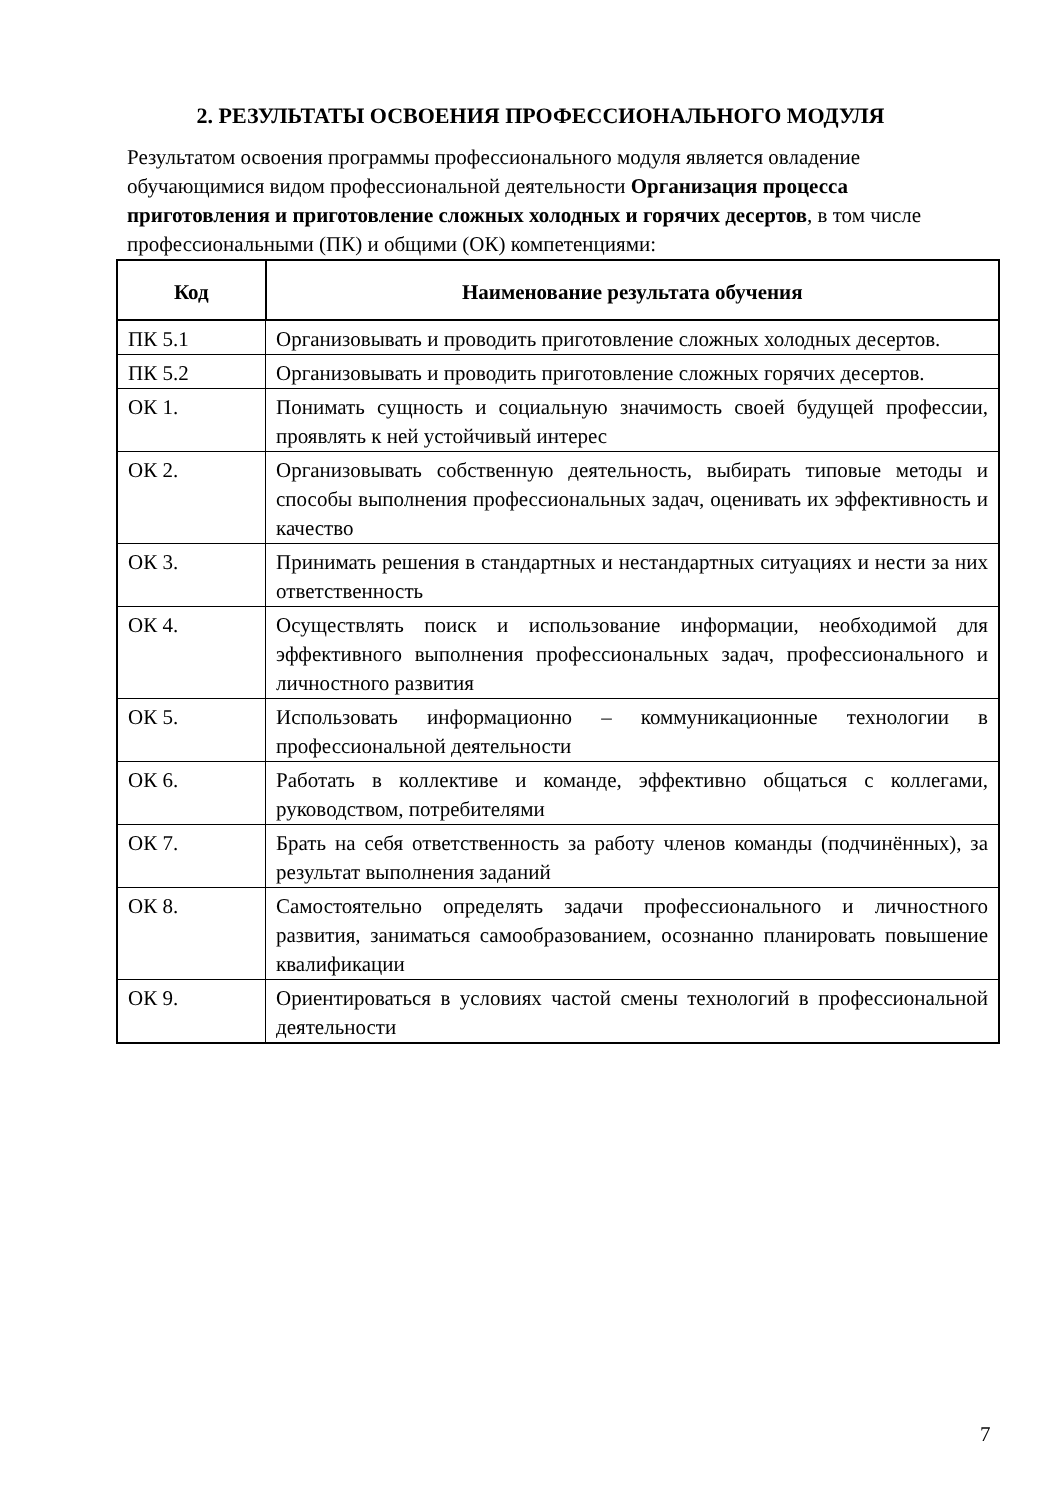2. РЕЗУЛЬТАТЫ ОСВОЕНИЯ ПРОФЕССИОНАЛЬНОГО МОДУЛЯ
Результатом освоения программы профессионального модуля является овладение обучающимися видом профессиональной деятельности Организация процесса приготовления и приготовление сложных холодных и горячих десертов, в том числе профессиональными (ПК) и общими (ОК) компетенциями:
| Код | Наименование результата обучения |
| --- | --- |
| ПК 5.1 | Организовывать и проводить приготовление сложных холодных десертов. |
| ПК 5.2 | Организовывать и проводить приготовление сложных горячих десертов. |
| ОК 1. | Понимать сущность и социальную значимость своей будущей профессии, проявлять к ней устойчивый интерес |
| ОК 2. | Организовывать собственную деятельность, выбирать типовые методы и способы выполнения профессиональных задач, оценивать их эффективность и качество |
| ОК 3. | Принимать решения в стандартных и нестандартных ситуациях и нести за них ответственность |
| ОК 4. | Осуществлять поиск и использование информации, необходимой для эффективного выполнения профессиональных задач, профессионального и личностного развития |
| ОК 5. | Использовать информационно – коммуникационные технологии в профессиональной деятельности |
| ОК 6. | Работать в коллективе и команде, эффективно общаться с коллегами, руководством, потребителями |
| ОК 7. | Брать на себя ответственность за работу членов команды (подчинённых), за результат выполнения заданий |
| ОК 8. | Самостоятельно определять задачи профессионального и личностного развития, заниматься самообразованием, осознанно планировать повышение квалификации |
| ОК 9. | Ориентироваться в условиях частой смены технологий в профессиональной деятельности |
7